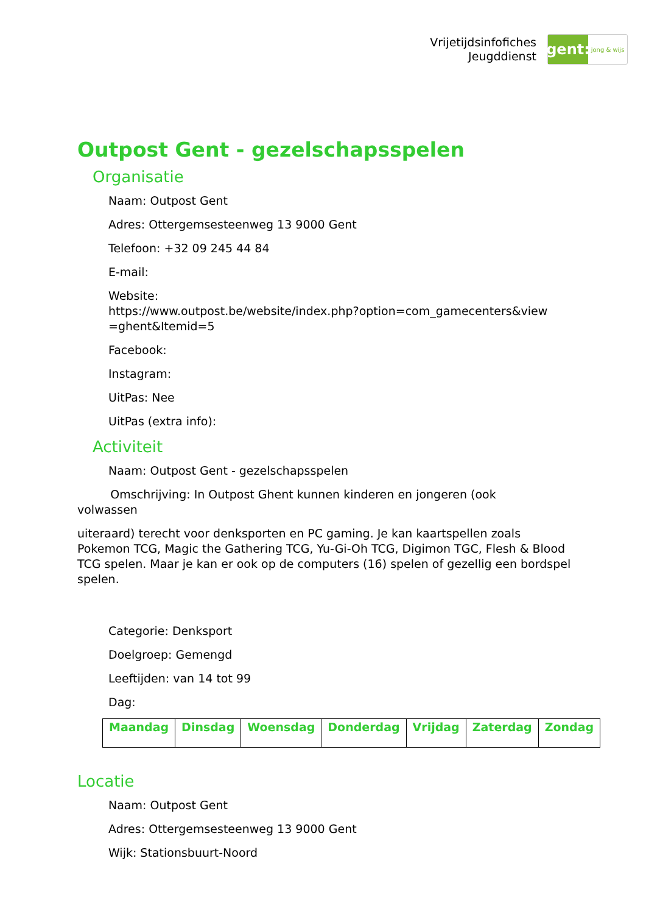Vrijetijdsinfofiches
Jeugddienst
gent:
jong & wijs
Outpost Gent - gezelschapsspelen
Organisatie
Naam: Outpost Gent
Adres: Ottergemsesteenweg 13 9000 Gent
Telefoon: +32 09 245 44 84
E-mail:
Website:
https://www.outpost.be/website/index.php?option=com_gamecenters&view
=ghent&Itemid=5
Facebook:
Instagram:
UitPas: Nee
UitPas (extra info):
Activiteit
Naam: Outpost Gent - gezelschapsspelen
Omschrijving: In Outpost Ghent kunnen kinderen en jongeren (ook
volwassen
uiteraard) terecht voor denksporten en PC gaming. Je kan kaartspellen zoals Pokemon TCG, Magic the Gathering TCG, Yu-Gi-Oh TCG, Digimon TGC, Flesh & Blood TCG spelen. Maar je kan er ook op de computers (16) spelen of gezellig een bordspel spelen.
Categorie: Denksport
Doelgroep: Gemengd
Leeftijden: van 14 tot 99
Dag:
| Maandag | Dinsdag | Woensdag | Donderdag | Vrijdag | Zaterdag | Zondag |
| --- | --- | --- | --- | --- | --- | --- |
Locatie
Naam: Outpost Gent
Adres: Ottergemsesteenweg 13 9000 Gent
Wijk: Stationsbuurt-Noord